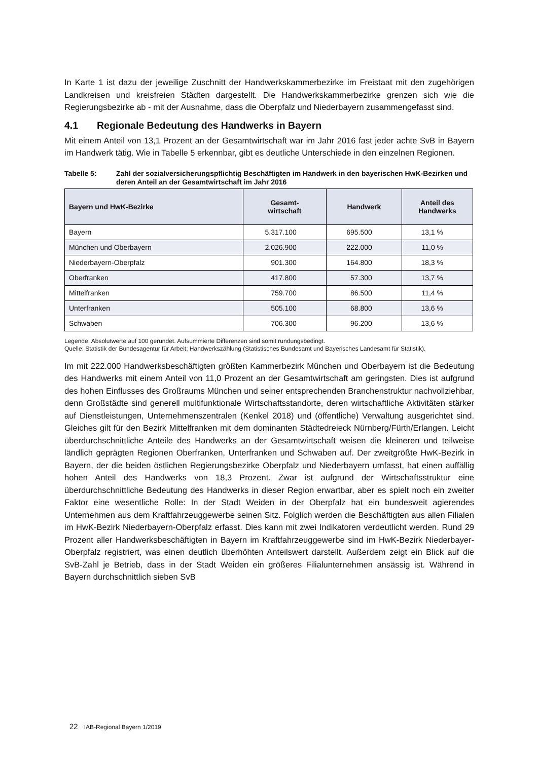In Karte 1 ist dazu der jeweilige Zuschnitt der Handwerkskammerbezirke im Freistaat mit den zugehörigen Landkreisen und kreisfreien Städten dargestellt. Die Handwerkskammerbezirke grenzen sich wie die Regierungsbezirke ab - mit der Ausnahme, dass die Oberpfalz und Niederbayern zusammengefasst sind.
4.1 Regionale Bedeutung des Handwerks in Bayern
Mit einem Anteil von 13,1 Prozent an der Gesamtwirtschaft war im Jahr 2016 fast jeder achte SvB in Bayern im Handwerk tätig. Wie in Tabelle 5 erkennbar, gibt es deutliche Unterschiede in den einzelnen Regionen.
Tabelle 5: Zahl der sozialversicherungspflichtig Beschäftigten im Handwerk in den bayerischen HwK-Bezirken und deren Anteil an der Gesamtwirtschaft im Jahr 2016
| Bayern und HwK-Bezirke | Gesamt- wirtschaft | Handwerk | Anteil des Handwerks |
| --- | --- | --- | --- |
| Bayern | 5.317.100 | 695.500 | 13,1 % |
| München und Oberbayern | 2.026.900 | 222.000 | 11,0 % |
| Niederbayern-Oberpfalz | 901.300 | 164.800 | 18,3 % |
| Oberfranken | 417.800 | 57.300 | 13,7 % |
| Mittelfranken | 759.700 | 86.500 | 11,4 % |
| Unterfranken | 505.100 | 68.800 | 13,6 % |
| Schwaben | 706.300 | 96.200 | 13,6 % |
Legende: Absolutwerte auf 100 gerundet. Aufsummierte Differenzen sind somit rundungsbedingt.
Quelle: Statistik der Bundesagentur für Arbeit; Handwerkszählung (Statistisches Bundesamt und Bayerisches Landesamt für Statistik).
Im mit 222.000 Handwerksbeschäftigten größten Kammerbezirk München und Oberbayern ist die Bedeutung des Handwerks mit einem Anteil von 11,0 Prozent an der Gesamtwirtschaft am geringsten. Dies ist aufgrund des hohen Einflusses des Großraums München und seiner entsprechenden Branchenstruktur nachvollziehbar, denn Großstädte sind generell multifunktionale Wirtschaftsstandorte, deren wirtschaftliche Aktivitäten stärker auf Dienstleistungen, Unternehmenszentralen (Kenkel 2018) und (öffentliche) Verwaltung ausgerichtet sind. Gleiches gilt für den Bezirk Mittelfranken mit dem dominanten Städtedreieck Nürnberg/Fürth/Erlangen. Leicht überdurchschnittliche Anteile des Handwerks an der Gesamtwirtschaft weisen die kleineren und teilweise ländlich geprägten Regionen Oberfranken, Unterfranken und Schwaben auf. Der zweitgrößte HwK-Bezirk in Bayern, der die beiden östlichen Regierungsbezirke Oberpfalz und Niederbayern umfasst, hat einen auffällig hohen Anteil des Handwerks von 18,3 Prozent. Zwar ist aufgrund der Wirtschaftsstruktur eine überdurchschnittliche Bedeutung des Handwerks in dieser Region erwartbar, aber es spielt noch ein zweiter Faktor eine wesentliche Rolle: In der Stadt Weiden in der Oberpfalz hat ein bundesweit agierendes Unternehmen aus dem Kraftfahrzeuggewerbe seinen Sitz. Folglich werden die Beschäftigten aus allen Filialen im HwK-Bezirk Niederbayern-Oberpfalz erfasst. Dies kann mit zwei Indikatoren verdeutlicht werden. Rund 29 Prozent aller Handwerksbeschäftigten in Bayern im Kraftfahrzeuggewerbe sind im HwK-Bezirk Niederbayer-Oberpfalz registriert, was einen deutlich überhöhten Anteilswert darstellt. Außerdem zeigt ein Blick auf die SvB-Zahl je Betrieb, dass in der Stadt Weiden ein größeres Filialunternehmen ansässig ist. Während in Bayern durchschnittlich sieben SvB
22 IAB-Regional Bayern 1/2019